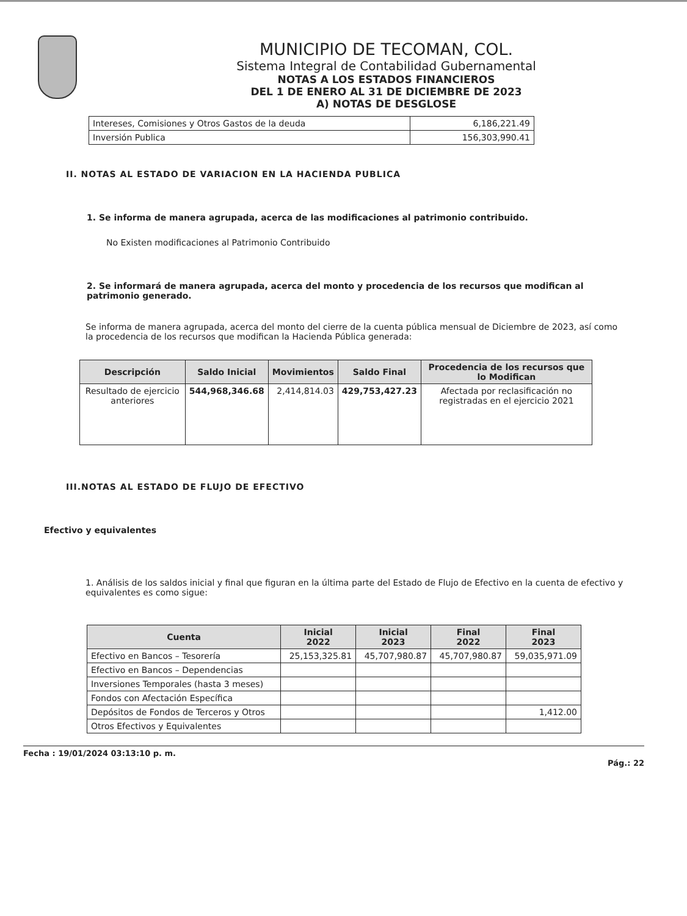MUNICIPIO DE TECOMAN, COL.
Sistema Integral de Contabilidad Gubernamental
NOTAS A LOS ESTADOS FINANCIEROS
DEL 1 DE ENERO AL 31 DE DICIEMBRE DE 2023
A) NOTAS DE DESGLOSE
| Intereses, Comisiones y Otros Gastos de la deuda | 6,186,221.49 |
| Inversión Publica | 156,303,990.41 |
II. NOTAS AL ESTADO DE VARIACION EN LA HACIENDA PUBLICA
1. Se informa de manera agrupada, acerca de las modificaciones al patrimonio contribuido.
No Existen modificaciones al Patrimonio Contribuido
2. Se informará de manera agrupada, acerca del monto y procedencia de los recursos que modifican al patrimonio generado.
Se informa de manera agrupada, acerca del monto del cierre de la cuenta pública mensual de Diciembre de 2023, así como la procedencia de los recursos que modifican la Hacienda Pública generada:
| Descripción | Saldo Inicial | Movimientos | Saldo Final | Procedencia de los recursos que lo Modifican |
| --- | --- | --- | --- | --- |
| Resultado de ejercicio anteriores | 544,968,346.68 | 2,414,814.03 | 429,753,427.23 | Afectada por reclasificación no registradas en el ejercicio 2021 |
III.NOTAS AL ESTADO DE FLUJO DE EFECTIVO
Efectivo y equivalentes
1. Análisis de los saldos inicial y final que figuran en la última parte del Estado de Flujo de Efectivo en la cuenta de efectivo y equivalentes es como sigue:
| Cuenta | Inicial 2022 | Inicial 2023 | Final 2022 | Final 2023 |
| --- | --- | --- | --- | --- |
| Efectivo en Bancos – Tesorería | 25,153,325.81 | 45,707,980.87 | 45,707,980.87 | 59,035,971.09 |
| Efectivo en Bancos – Dependencias | | | | |
| Inversiones Temporales (hasta 3 meses) | | | | |
| Fondos con Afectación Específica | | | | |
| Depósitos de Fondos de Terceros y Otros | | | | 1,412.00 |
| Otros Efectivos y Equivalentes | | | | |
Fecha : 19/01/2024 03:13:10 p. m. Pág.: 22